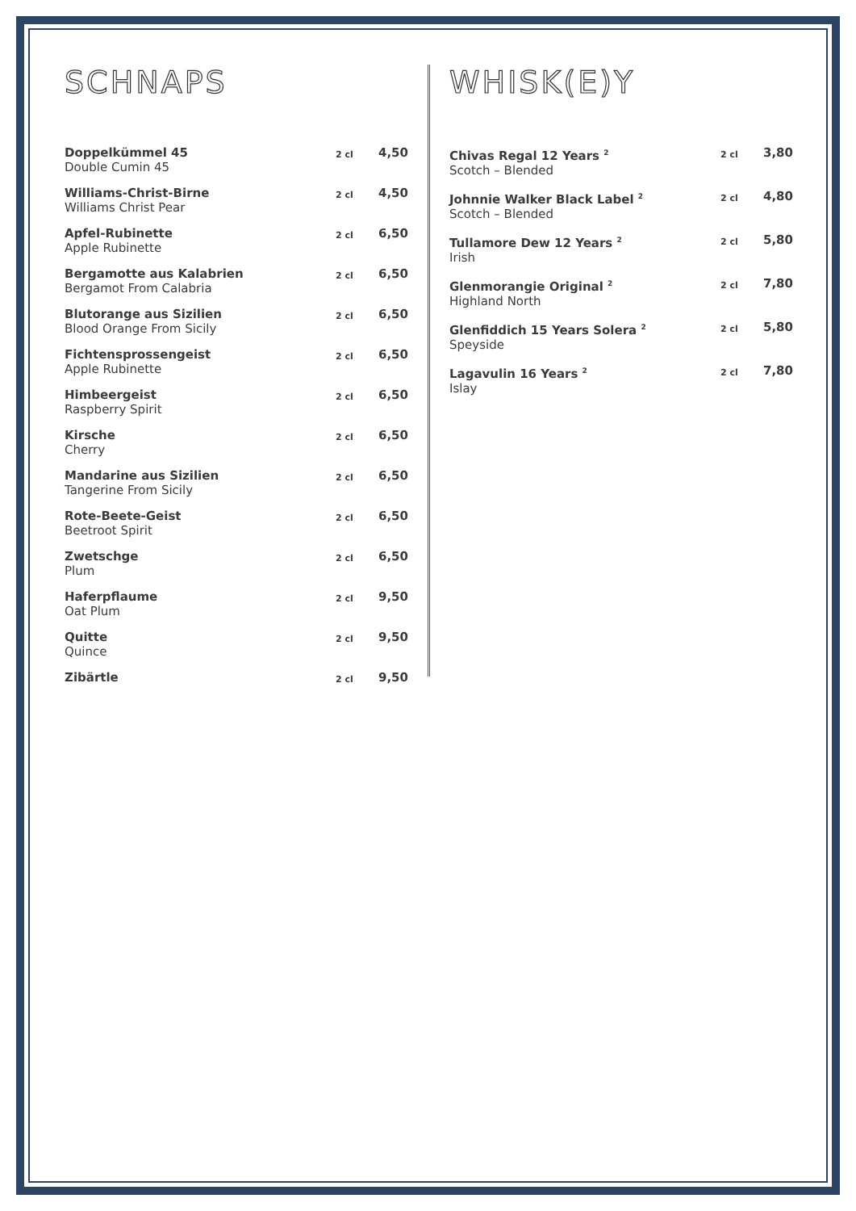SCHNAPS
| Doppelkümmel 45 Double Cumin 45 | 2 cl | 4,50 |
| Williams-Christ-Birne Williams Christ Pear | 2 cl | 4,50 |
| Apfel-Rubinette Apple Rubinette | 2 cl | 6,50 |
| Bergamotte aus Kalabrien Bergamot From Calabria | 2 cl | 6,50 |
| Blutorange aus Sizilien Blood Orange From Sicily | 2 cl | 6,50 |
| Fichtensprossengeist Apple Rubinette | 2 cl | 6,50 |
| Himbeergeist Raspberry Spirit | 2 cl | 6,50 |
| Kirsche Cherry | 2 cl | 6,50 |
| Mandarine aus Sizilien Tangerine From Sicily | 2 cl | 6,50 |
| Rote-Beete-Geist Beetroot Spirit | 2 cl | 6,50 |
| Zwetschge Plum | 2 cl | 6,50 |
| Haferpflaume Oat Plum | 2 cl | 9,50 |
| Quitte Quince | 2 cl | 9,50 |
| Zibärtle | 2 cl | 9,50 |
WHISK(E)Y
| Chivas Regal 12 Years <sup>2</sup> Scotch – Blended | 2 cl | 3,80 |
| Johnnie Walker Black Label <sup>2</sup> Scotch – Blended | 2 cl | 4,80 |
| Tullamore Dew 12 Years <sup>2</sup> Irish | 2 cl | 5,80 |
| Glenmorangie Original <sup>2</sup> Highland North | 2 cl | 7,80 |
| Glenfiddich 15 Years Solera <sup>2</sup> Speyside | 2 cl | 5,80 |
| Lagavulin 16 Years <sup>2</sup> Islay | 2 cl | 7,80 |